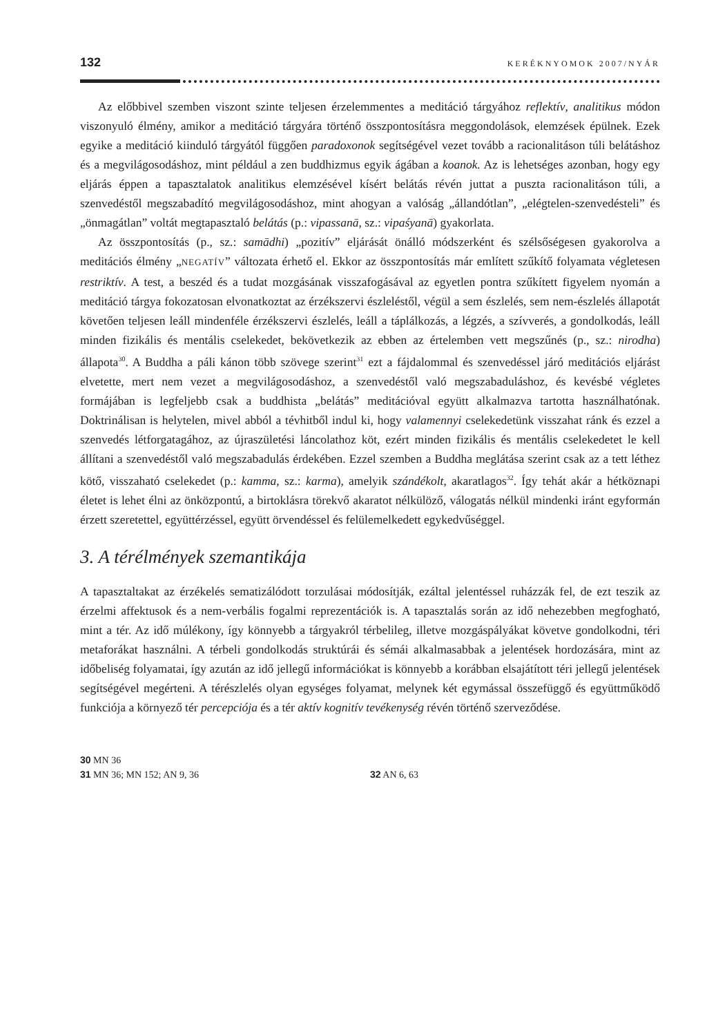132 KERÉKNYOMOK 2007/NYÁR
Az előbbivel szemben viszont szinte teljesen érzelemmentes a meditáció tárgyához reflektív, analitikus módon viszonyuló élmény, amikor a meditáció tárgyára történő összpontosításra meggondolások, elemzések épülnek. Ezek egyike a meditáció kiinduló tárgyától függően paradoxonok segítségével vezet tovább a racionalitáson túli belátáshoz és a megvilágosodáshoz, mint például a zen buddhizmus egyik ágában a koanok. Az is lehetséges azonban, hogy egy eljárás éppen a tapasztalatok analitikus elemzésével kísért belátás révén juttat a puszta racionalitáson túli, a szenvedéstől megszabadító megvilágosodáshoz, mint ahogyan a valóság „állandótlan”, „elégtelen-szenvedésteli” és „önmagátlan” voltát megtapasztaló belátás (p.: vipassanā, sz.: vipaśyanā) gyakorlata.
Az összpontosítás (p., sz.: samādhi) „pozitív” eljárását önálló módszerként és szélsőségesen gyakorolva a meditációs élmény „NEGATÍV” változata érhető el. Ekkor az összpontosítás már említett szűkítő folyamata végletesen restriktív. A test, a beszéd és a tudat mozgásának visszafogásával az egyetlen pontra szűkített figyelem nyomán a meditáció tárgya fokozatosan elvonatkoztat az érzékszervi észleléstől, végül a sem észlelés, sem nem-észlelés állapotát követően teljesen leáll mindenféle érzékszervi észlelés, leáll a táplálkozás, a légzés, a szívverés, a gondolkodás, leáll minden fizikális és mentális cselekedet, bekövetkezik az ebben az értelemben vett megszűnés (p., sz.: nirodha) állapota<sup>30</sup>. A Buddha a páli kánon több szövege szerint<sup>31</sup> ezt a fájdalommal és szenvedéssel járó meditációs eljárást elvetette, mert nem vezet a megvilágosodáshoz, a szenvedéstől való megszabaduláshoz, és kevésbé végletes formájában is legfeljebb csak a buddhista „belátás” meditációval együtt alkalmazva tartotta használhatónak. Doktrinálisan is helytelen, mivel abból a tévhitből indul ki, hogy valamennyi cselekedetünk visszahat ránk és ezzel a szenvedés létforgatagához, az újraszületési láncolathoz köt, ezért minden fizikális és mentális cselekedetet le kell állítani a szenvedéstől való megszabadulás érdekében. Ezzel szemben a Buddha meglátása szerint csak az a tett léthez kötő, visszaható cselekedet (p.: kamma, sz.: karma), amelyik szándékolt, akaratlagos<sup>32</sup>. Így tehát akár a hétköznapi életet is lehet élni az önközpontú, a birtoklásra törekvő akaratot nélkülöző, válogatás nélkül mindenki iránt egyformán érzett szeretettel, együttérzéssel, együtt örvendéssel és felülemelkedett egykedvűséggel.
3. A térélmények szemantikája
A tapasztaltakat az érzékelés sematizálódott torzulásai módosítják, ezáltal jelentéssel ruházzák fel, de ezt teszik az érzelmi affektusok és a nem-verbális fogalmi reprezentációk is. A tapasztalás során az idő nehezebben megfogható, mint a tér. Az idő múlékony, így könnyebb a tárgyakról térbelileg, illetve mozgáspályákat követve gondolkodni, téri metaforákat használni. A térbeli gondolkodás struktúrái és sémái alkalmasabbak a jelentések hordozására, mint az időbeliség folyamatai, így azután az idő jellegű információkat is könnyebb a korábban elsajátított téri jellegű jelentések segítségével megérteni. A térészlelés olyan egységes folyamat, melynek két egymással összefüggő és együttműködő funkciója a környező tér percepciója és a tér aktív kognitív tevékenység révén történő szerveződése.
30 MN 36
31 MN 36; MN 152; AN 9, 36 32 AN 6, 63